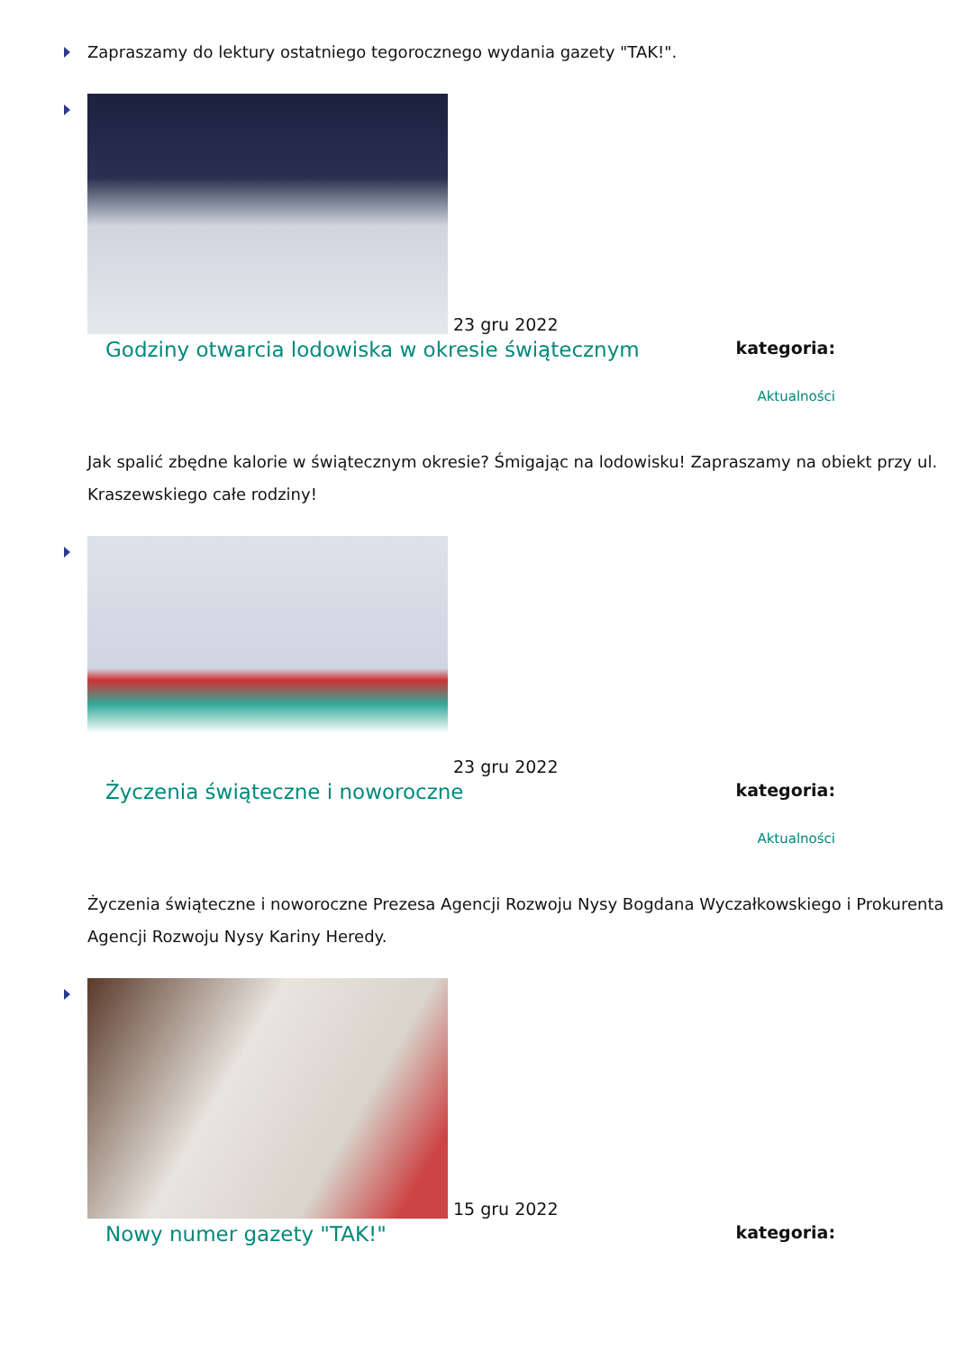Zapraszamy do lektury ostatniego tegorocznego wydania gazety "TAK!".
23 gru 2022
Godziny otwarcia lodowiska w okresie świątecznym kategoria:
Aktualności
Jak spalić zbędne kalorie w świątecznym okresie? Śmigając na lodowisku! Zapraszamy na obiekt przy ul. Kraszewskiego całe rodziny!
23 gru 2022
Życzenia świąteczne i noworoczne kategoria:
Aktualności
Życzenia świąteczne i noworoczne Prezesa Agencji Rozwoju Nysy Bogdana Wyczałkowskiego i Prokurenta Agencji Rozwoju Nysy Kariny Heredy.
15 gru 2022
Nowy numer gazety "TAK!" kategoria: